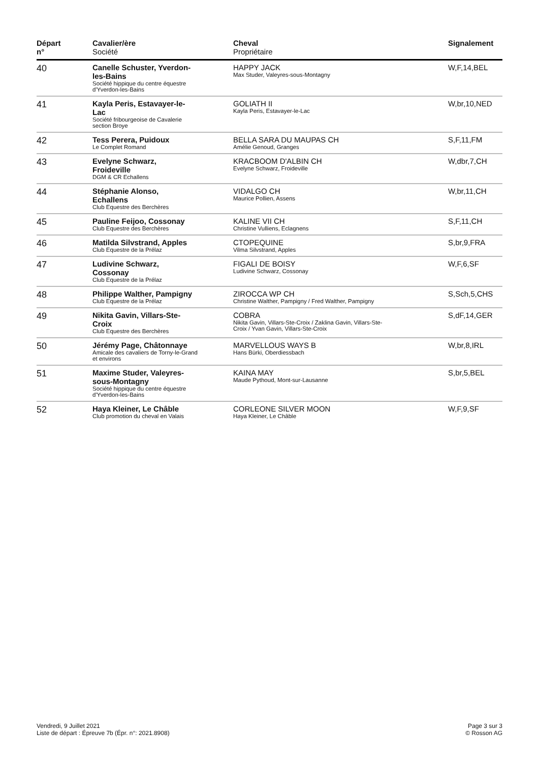| Départ n° | Cavalier/ère Société | Cheval Propriétaire | Signalement |
| --- | --- | --- | --- |
| 40 | Canelle Schuster, Yverdon-les-Bains Société hippique du centre équestre d'Yverdon-les-Bains | HAPPY JACK Max Studer, Valeyres-sous-Montagny | W,F,14,BEL |
| 41 | Kayla Peris, Estavayer-le-Lac Société fribourgeoise de Cavalerie section Broye | GOLIATH II Kayla Peris, Estavayer-le-Lac | W,br,10,NED |
| 42 | Tess Perera, Puidoux Le Complet Romand | BELLA SARA DU MAUPAS CH Amélie Genoud, Granges | S,F,11,FM |
| 43 | Evelyne Schwarz, Froideville DGM & CR Echallens | KRACBOOM D'ALBIN CH Evelyne Schwarz, Froideville | W,dbr,7,CH |
| 44 | Stéphanie Alonso, Echallens Club Equestre des Berchères | VIDALGO CH Maurice Pollien, Assens | W,br,11,CH |
| 45 | Pauline Feijoo, Cossonay Club Equestre des Berchères | KALINE VII CH Christine Vulliens, Eclagnens | S,F,11,CH |
| 46 | Matilda Silvstrand, Apples Club Equestre de la Prélaz | CTOPEQUINE Vilma Silvstrand, Apples | S,br,9,FRA |
| 47 | Ludivine Schwarz, Cossonay Club Equestre de la Prélaz | FIGALI DE BOISY Ludivine Schwarz, Cossonay | W,F,6,SF |
| 48 | Philippe Walther, Pampigny Club Equestre de la Prélaz | ZIROCCA WP CH Christine Walther, Pampigny / Fred Walther, Pampigny | S,Sch,5,CHS |
| 49 | Nikita Gavin, Villars-Ste-Croix Club Equestre des Berchères | COBRA Nikita Gavin, Villars-Ste-Croix / Zaklina Gavin, Villars-Ste-Croix / Yvan Gavin, Villars-Ste-Croix | S,dF,14,GER |
| 50 | Jérémy Page, Châtonnaye Amicale des cavaliers de Torny-le-Grand et environs | MARVELLOUS WAYS B Hans Bürki, Oberdiessbach | W,br,8,IRL |
| 51 | Maxime Studer, Valeyres-sous-Montagny Société hippique du centre équestre d'Yverdon-les-Bains | KAINA MAY Maude Pythoud, Mont-sur-Lausanne | S,br,5,BEL |
| 52 | Haya Kleiner, Le Châble Club promotion du cheval en Valais | CORLEONE SILVER MOON Haya Kleiner, Le Châble | W,F,9,SF |
Vendredi, 9 Juillet 2021
Liste de départ : Épreuve 7b (Épr. n°: 2021.8908)
Page 3 sur 3
© Rosson AG